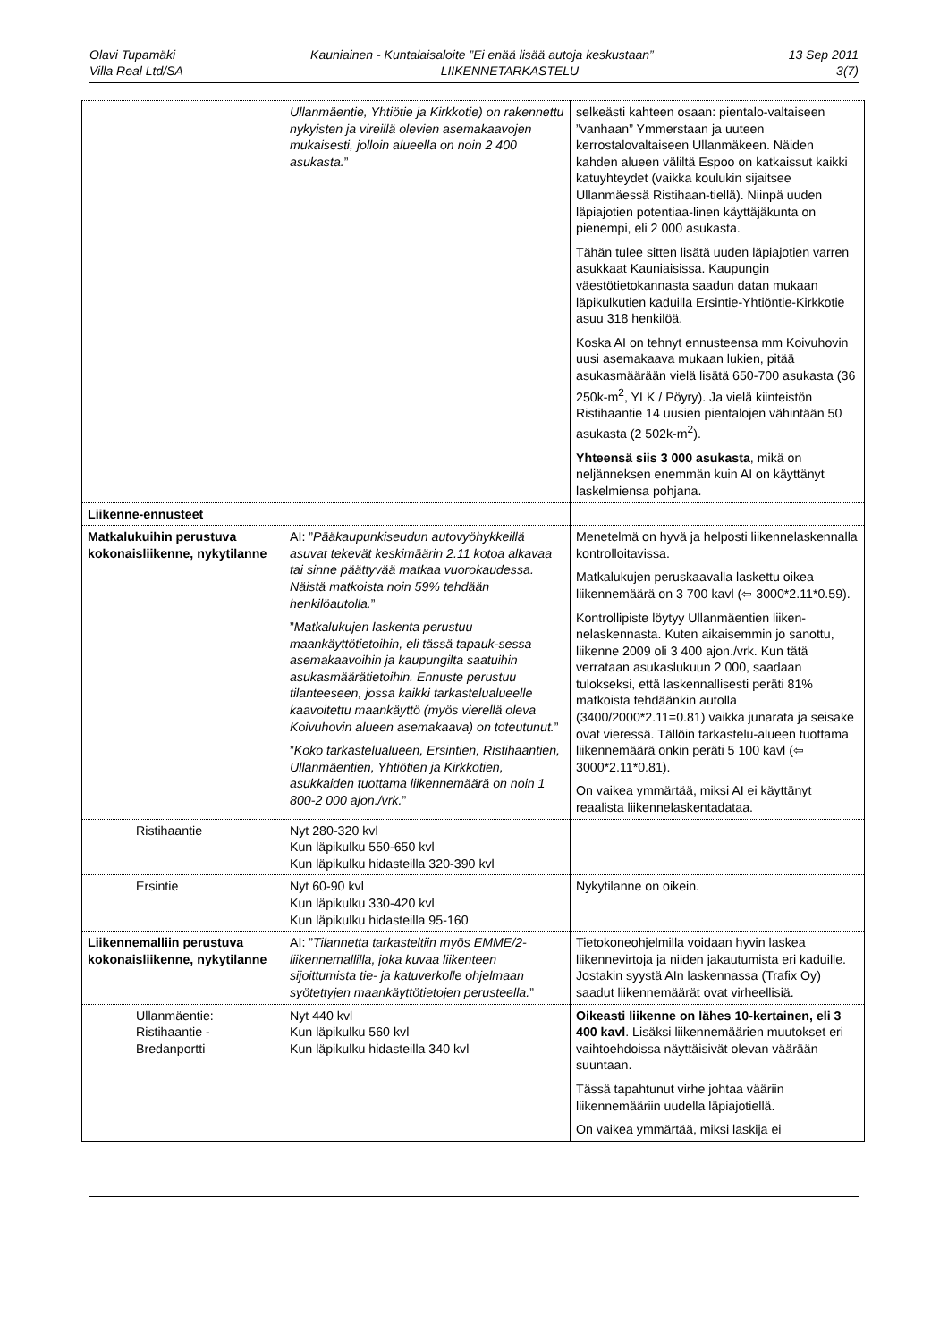Olavi Tupamäki Kauniainen - Kuntalaisaloite ”Ei enää lisää autoja keskustaan” 13 Sep 2011
Villa Real Ltd/SA LIIKENNETARKASTELU 3(7)
| | Ullanmäentie, Yhtiötie ja Kirkkotie) on rakennettu nykyisten ja vireillä olevien asemakaavojen mukaisesti, jolloin alueella on noin 2 400 asukasta. ” | selkeästi kahteen osaan: pientalo-valtaiseen ”vanhaan” Ymmerstaan ja uuteen kerrostalovaltaiseen Ullanmäkeen. Näiden kahden alueen väliltä Espoo on katkaissut kaikki katuyhteydet (vaikka koulukin sijaitsee Ullanmäessä Ristihaan-tiellä). Niinpä uuden läpiajotien potentiaa-linen käyttäjäkunta on pienempi, eli 2 000 asukasta. Tähän tulee sitten lisätä uuden läpiajotien varren asukkaat Kauniaisissa. Kaupungin väestötietokannasta saadun datan mukaan läpikulkutien kaduilla Ersintie-Yhtiöntie-Kirkkotie asuu 318 henkilöä. Koska AI on tehnyt ennusteensa mm Koivuhovin uusi asemakaava mukaan lukien, pitää asukasmäärään vielä lisätä 650-700 asukasta (36 250k-m<sup>2</sup>, YLK / Pöyry). Ja vielä kiinteistön Ristihaantie 14 uusien pientalojen vähintään 50 asukasta (2 502k-m<sup>2</sup>). Yhteensä siis 3 000 asukasta , mikä on neljänneksen enemmän kuin AI on käyttänyt laskelmiensa pohjana. |
| Liikenne-ennusteet | | |
| Matkalukuihin perustuva kokonaisliikenne, nykytilanne | AI: ” Pääkaupunkiseudun autovyöhykkeillä asuvat tekevät keskimäärin 2.11 kotoa alkavaa tai sinne päättyvää matkaa vuorokaudessa. Näistä matkoista noin 59% tehdään henkilöautolla. ” ” Matkalukujen laskenta perustuu maankäyttötietoihin, eli tässä tapauk-sessa asemakaavoihin ja kaupungilta saatuihin asukasmäärätietoihin. Ennuste perustuu tilanteeseen, jossa kaikki tarkastelualueelle kaavoitettu maankäyttö (myös vierellä oleva Koivuhovin alueen asemakaava) on toteutunut. ” ” Koko tarkastelualueen, Ersintien, Ristihaantien, Ullanmäentien, Yhtiötien ja Kirkkotien, asukkaiden tuottama liikennemäärä on noin 1 800-2 000 ajon./vrk. ” | Menetelmä on hyvä ja helposti liikennelaskennalla kontrolloitavissa. Matkalukujen peruskaavalla laskettu oikea liikennemäärä on 3 700 kavl (⇦ 3000*2.11*0.59). Kontrollipiste löytyy Ullanmäentien liiken-nelaskennasta. Kuten aikaisemmin jo sanottu, liikenne 2009 oli 3 400 ajon./vrk. Kun tätä verrataan asukaslukuun 2 000, saadaan tulokseksi, että laskennallisesti peräti 81% matkoista tehdäänkin autolla (3400/2000*2.11=0.81) vaikka junarata ja seisake ovat vieressä. Tällöin tarkastelu-alueen tuottama liikennemäärä onkin peräti 5 100 kavl (⇦ 3000*2.11*0.81). On vaikea ymmärtää, miksi AI ei käyttänyt reaalista liikennelaskentadataa. |
| Ristihaantie | Nyt 280-320 kvl Kun läpikulku 550-650 kvl Kun läpikulku hidasteilla 320-390 kvl | |
| Ersintie | Nyt 60-90 kvl Kun läpikulku 330-420 kvl Kun läpikulku hidasteilla 95-160 | Nykytilanne on oikein. |
| Liikennemalliin perustuva kokonaisliikenne, nykytilanne | AI: ” Tilannetta tarkasteltiin myös EMME/2-liikennemallilla, joka kuvaa liikenteen sijoittumista tie- ja katuverkolle ohjelmaan syötettyjen maankäyttötietojen perusteella. ” | Tietokoneohjelmilla voidaan hyvin laskea liikennevirtoja ja niiden jakautumista eri kaduille. Jostakin syystä AIn laskennassa (Trafix Oy) saadut liikennemäärät ovat virheellisiä. |
| Ullanmäentie: Ristihaantie - Bredanportti | Nyt 440 kvl Kun läpikulku 560 kvl Kun läpikulku hidasteilla 340 kvl | Oikeasti liikenne on lähes 10-kertainen, eli 3 400 kavl . Lisäksi liikennemäärien muutokset eri vaihtoehdoissa näyttäisivät olevan väärään suuntaan. Tässä tapahtunut virhe johtaa vääriin liikennemääriin uudella läpiajotiellä. On vaikea ymmärtää, miksi laskija ei |